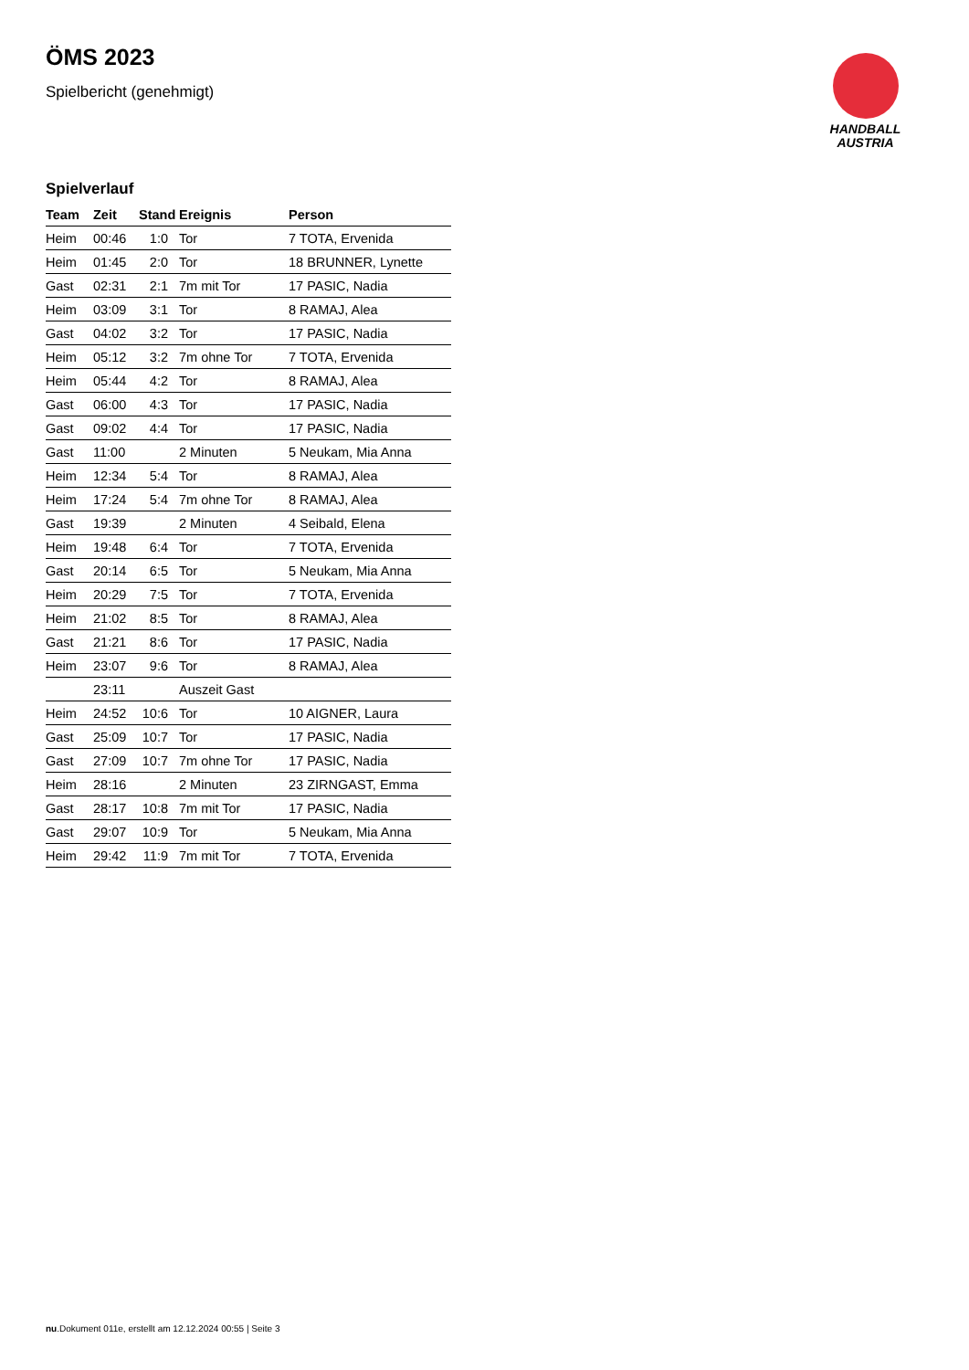HANDBALL
AUSTRIA
ÖMS 2023
Spielbericht (genehmigt)
Spielverlauf
| Team | Zeit | Stand | Ereignis | Person |
| --- | --- | --- | --- | --- |
| Heim | 00:46 | 1:0 | Tor | 7 TOTA, Ervenida |
| Heim | 01:45 | 2:0 | Tor | 18 BRUNNER, Lynette |
| Gast | 02:31 | 2:1 | 7m mit Tor | 17 PASIC, Nadia |
| Heim | 03:09 | 3:1 | Tor | 8 RAMAJ, Alea |
| Gast | 04:02 | 3:2 | Tor | 17 PASIC, Nadia |
| Heim | 05:12 | 3:2 | 7m ohne Tor | 7 TOTA, Ervenida |
| Heim | 05:44 | 4:2 | Tor | 8 RAMAJ, Alea |
| Gast | 06:00 | 4:3 | Tor | 17 PASIC, Nadia |
| Gast | 09:02 | 4:4 | Tor | 17 PASIC, Nadia |
| Gast | 11:00 | | 2 Minuten | 5 Neukam, Mia Anna |
| Heim | 12:34 | 5:4 | Tor | 8 RAMAJ, Alea |
| Heim | 17:24 | 5:4 | 7m ohne Tor | 8 RAMAJ, Alea |
| Gast | 19:39 | | 2 Minuten | 4 Seibald, Elena |
| Heim | 19:48 | 6:4 | Tor | 7 TOTA, Ervenida |
| Gast | 20:14 | 6:5 | Tor | 5 Neukam, Mia Anna |
| Heim | 20:29 | 7:5 | Tor | 7 TOTA, Ervenida |
| Heim | 21:02 | 8:5 | Tor | 8 RAMAJ, Alea |
| Gast | 21:21 | 8:6 | Tor | 17 PASIC, Nadia |
| Heim | 23:07 | 9:6 | Tor | 8 RAMAJ, Alea |
| | 23:11 | | Auszeit Gast | |
| Heim | 24:52 | 10:6 | Tor | 10 AIGNER, Laura |
| Gast | 25:09 | 10:7 | Tor | 17 PASIC, Nadia |
| Gast | 27:09 | 10:7 | 7m ohne Tor | 17 PASIC, Nadia |
| Heim | 28:16 | | 2 Minuten | 23 ZIRNGAST, Emma |
| Gast | 28:17 | 10:8 | 7m mit Tor | 17 PASIC, Nadia |
| Gast | 29:07 | 10:9 | Tor | 5 Neukam, Mia Anna |
| Heim | 29:42 | 11:9 | 7m mit Tor | 7 TOTA, Ervenida |
nu.Dokument 011e, erstellt am 12.12.2024 00:55 | Seite 3